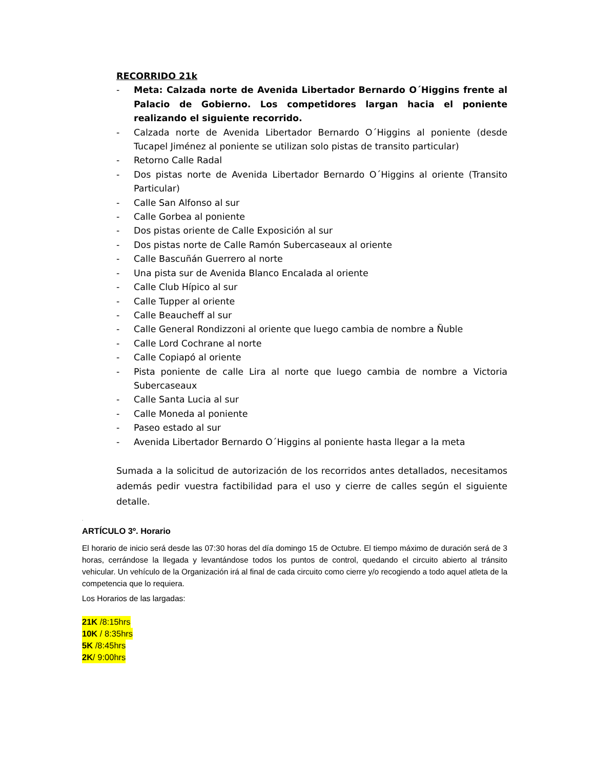RECORRIDO 21k
- Meta: Calzada norte de Avenida Libertador Bernardo O´Higgins frente al Palacio de Gobierno. Los competidores largan hacia el poniente realizando el siguiente recorrido.
- Calzada norte de Avenida Libertador Bernardo O´Higgins al poniente (desde Tucapel Jiménez al poniente se utilizan solo pistas de transito particular)
- Retorno Calle Radal
- Dos pistas norte de Avenida Libertador Bernardo O´Higgins al oriente (Transito Particular)
- Calle San Alfonso al sur
- Calle Gorbea al poniente
- Dos pistas oriente de Calle Exposición al sur
- Dos pistas norte de Calle Ramón Subercaseaux al oriente
- Calle Bascuñán Guerrero al norte
- Una pista sur de Avenida Blanco Encalada al oriente
- Calle Club Hípico al sur
- Calle Tupper al oriente
- Calle Beaucheff al sur
- Calle General Rondizzoni al oriente que luego cambia de nombre a Ñuble
- Calle Lord Cochrane al norte
- Calle Copiapó al oriente
- Pista poniente de calle Lira al norte que luego cambia de nombre a Victoria Subercaseaux
- Calle Santa Lucia al sur
- Calle Moneda al poniente
- Paseo estado al sur
- Avenida Libertador Bernardo O´Higgins al poniente hasta llegar a la meta
Sumada a la solicitud de autorización de los recorridos antes detallados, necesitamos además pedir vuestra factibilidad para el uso y cierre de calles según el siguiente detalle.
.
ARTÍCULO 3º. Horario
El horario de inicio será desde las 07:30 horas del día domingo 15 de Octubre. El tiempo máximo de duración será de 3 horas, cerrándose la llegada y levantándose todos los puntos de control, quedando el circuito abierto al tránsito vehicular. Un vehículo de la Organización irá al final de cada circuito como cierre y/o recogiendo a todo aquel atleta de la competencia que lo requiera.
Los Horarios de las largadas:
21K /8:15hrs
10K / 8:35hrs
5K /8:45hrs
2K/ 9:00hrs